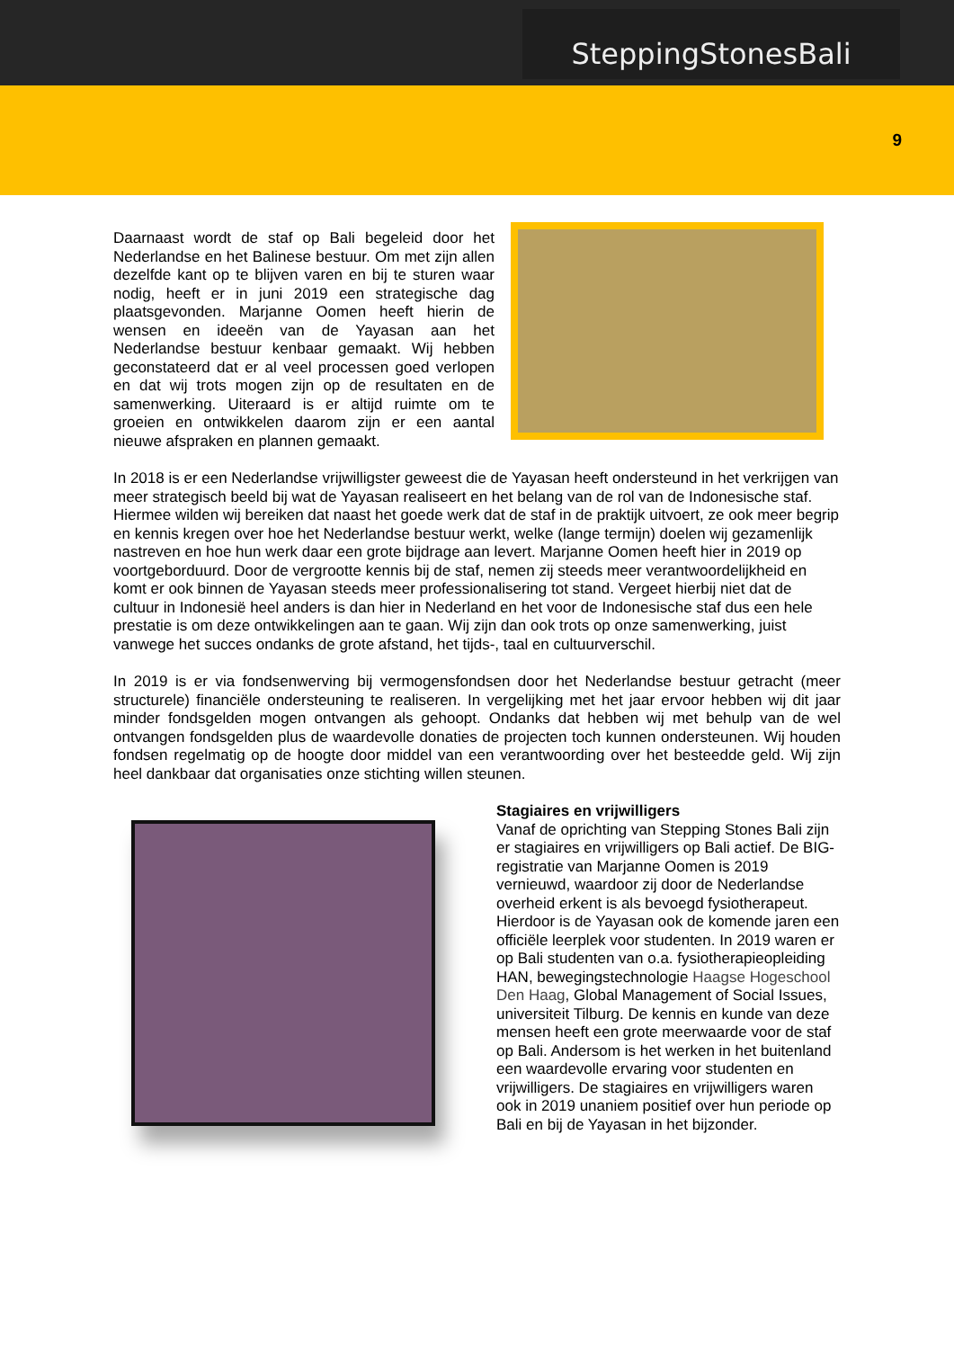SteppingStonesBali
9
Daarnaast wordt de staf op Bali begeleid door het Nederlandse en het Balinese bestuur. Om met zijn allen dezelfde kant op te blijven varen en bij te sturen waar nodig, heeft er in juni 2019 een strategische dag plaatsgevonden. Marjanne Oomen heeft hierin de wensen en ideeën van de Yayasan aan het Nederlandse bestuur kenbaar gemaakt. Wij hebben geconstateerd dat er al veel processen goed verlopen en dat wij trots mogen zijn op de resultaten en de samenwerking. Uiteraard is er altijd ruimte om te groeien en ontwikkelen daarom zijn er een aantal nieuwe afspraken en plannen gemaakt.
In 2018 is er een Nederlandse vrijwilligster geweest die de Yayasan heeft ondersteund in het verkrijgen van meer strategisch beeld bij wat de Yayasan realiseert en het belang van de rol van de Indonesische staf. Hiermee wilden wij bereiken dat naast het goede werk dat de staf in de praktijk uitvoert, ze ook meer begrip en kennis kregen over hoe het Nederlandse bestuur werkt, welke (lange termijn) doelen wij gezamenlijk nastreven en hoe hun werk daar een grote bijdrage aan levert. Marjanne Oomen heeft hier in 2019 op voortgeborduurd. Door de vergrootte kennis bij de staf, nemen zij steeds meer verantwoordelijkheid en komt er ook binnen de Yayasan steeds meer professionalisering tot stand. Vergeet hierbij niet dat de cultuur in Indonesië heel anders is dan hier in Nederland en het voor de Indonesische staf dus een hele prestatie is om deze ontwikkelingen aan te gaan. Wij zijn dan ook trots op onze samenwerking, juist vanwege het succes ondanks de grote afstand, het tijds-, taal en cultuurverschil.
In 2019 is er via fondsenwerving bij vermogensfondsen door het Nederlandse bestuur getracht (meer structurele) financiële ondersteuning te realiseren. In vergelijking met het jaar ervoor hebben wij dit jaar minder fondsgelden mogen ontvangen als gehoopt. Ondanks dat hebben wij met behulp van de wel ontvangen fondsgelden plus de waardevolle donaties de projecten toch kunnen ondersteunen. Wij houden fondsen regelmatig op de hoogte door middel van een verantwoording over het besteedde geld. Wij zijn heel dankbaar dat organisaties onze stichting willen steunen.
Stagiaires en vrijwilligers
Vanaf de oprichting van Stepping Stones Bali zijn er stagiaires en vrijwilligers op Bali actief. De BIG-registratie van Marjanne Oomen is 2019 vernieuwd, waardoor zij door de Nederlandse overheid erkent is als bevoegd fysiotherapeut. Hierdoor is de Yayasan ook de komende jaren een officiële leerplek voor studenten. In 2019 waren er op Bali studenten van o.a. fysiotherapieopleiding HAN, bewegingstechnologie Haagse Hogeschool Den Haag, Global Management of Social Issues, universiteit Tilburg. De kennis en kunde van deze mensen heeft een grote meerwaarde voor de staf op Bali. Andersom is het werken in het buitenland een waardevolle ervaring voor studenten en vrijwilligers. De stagiaires en vrijwilligers waren ook in 2019 unaniem positief over hun periode op Bali en bij de Yayasan in het bijzonder.